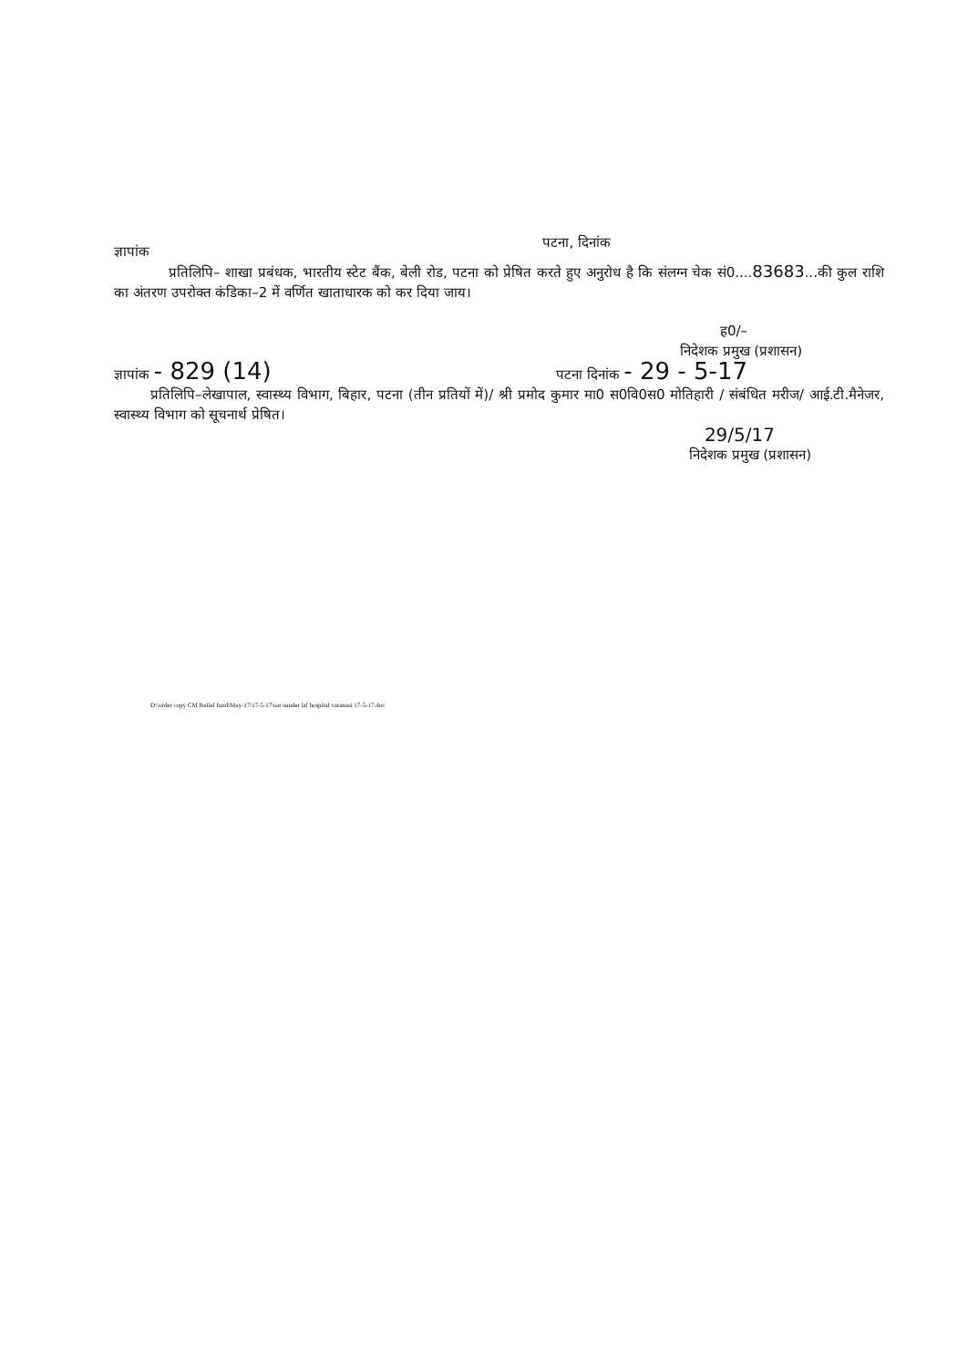ज्ञापांक
पटना, दिनांक
प्रतिलिपि– शाखा प्रबंधक, भारतीय स्टेट बैंक, बेली रोड, पटना को प्रेषित करते हुए अनुरोध है कि संलग्न चेक सं0....83683...की कुल राशि का अंतरण उपरोक्त कंडिका–2 में वर्णित खाताधारक को कर दिया जाय।
ह0/–
निदेशक प्रमुख (प्रशासन)
ज्ञापांक - 829 (14)
पटना दिनांक - 29 - 5-17
प्रतिलिपि–लेखापाल, स्वास्थ्य विभाग, बिहार, पटना (तीन प्रतियों में)/ श्री प्रमोद कुमार मा0 स0वि0स0 मोतिहारी / संबंधित मरीज/ आई.टी.मैनेजर, स्वास्थ्य विभाग को सूचनार्थ प्रेषित।
29/5/17
निदेशक प्रमुख (प्रशासन)
D:\order copy CM Relief fund\May-17\17-5-17\sar sunder lal hospital varanasi 17-5-17.doc